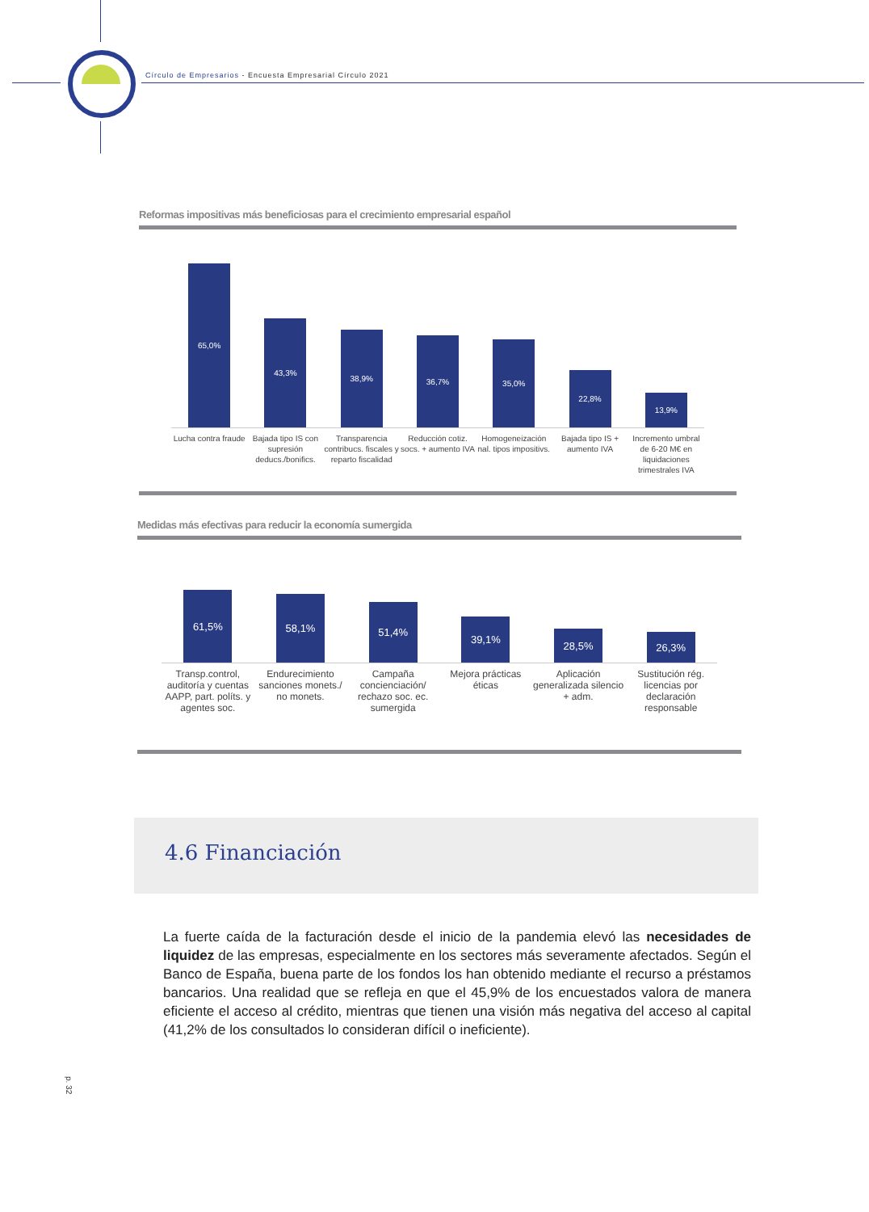Círculo de Empresarios - Encuesta Empresarial Círculo 2021
Reformas impositivas más beneficiosas para el crecimiento empresarial español
65,0%
43,3%
38,9%
36,7%
35,0%
22,8%
13,9%
Lucha contra fraude Bajada tipo IS con supresión deducs./bonifics.
Transparencia contribucs. fiscales y reparto fiscalidad
Reducción cotiz. socs. + aumento IVA
Homogeneización nal. tipos impositivs.
Bajada tipo IS + aumento IVA Incremento umbral de 6-20 M€ en liquidaciones trimestrales IVA
Medidas más efectivas para reducir la economía sumergida
61,5%
58,1%
51,4%
39,1%
28,5%
26,3%
Transp.control, auditoría y cuentas AAPP, part. políts. y agentes soc.
Endurecimiento sanciones monets./ no monets.
Campaña concienciación/ rechazo soc. ec. sumergida
Mejora prácticas éticas Aplicación generalizada silencio + adm.
Sustitución rég. licencias por declaración responsable
4.6 Financiación
La fuerte caída de la facturación desde el inicio de la pandemia elevó las necesidades de liquidez de las empresas, especialmente en los sectores más severamente afectados. Según el Banco de España, buena parte de los fondos los han obtenido mediante el recurso a préstamos bancarios. Una realidad que se refleja en que el 45,9% de los encuestados valora de manera eficiente el acceso al crédito, mientras que tienen una visión más negativa del acceso al capital (41,2% de los consultados lo consideran difícil o ineficiente).
p. 32